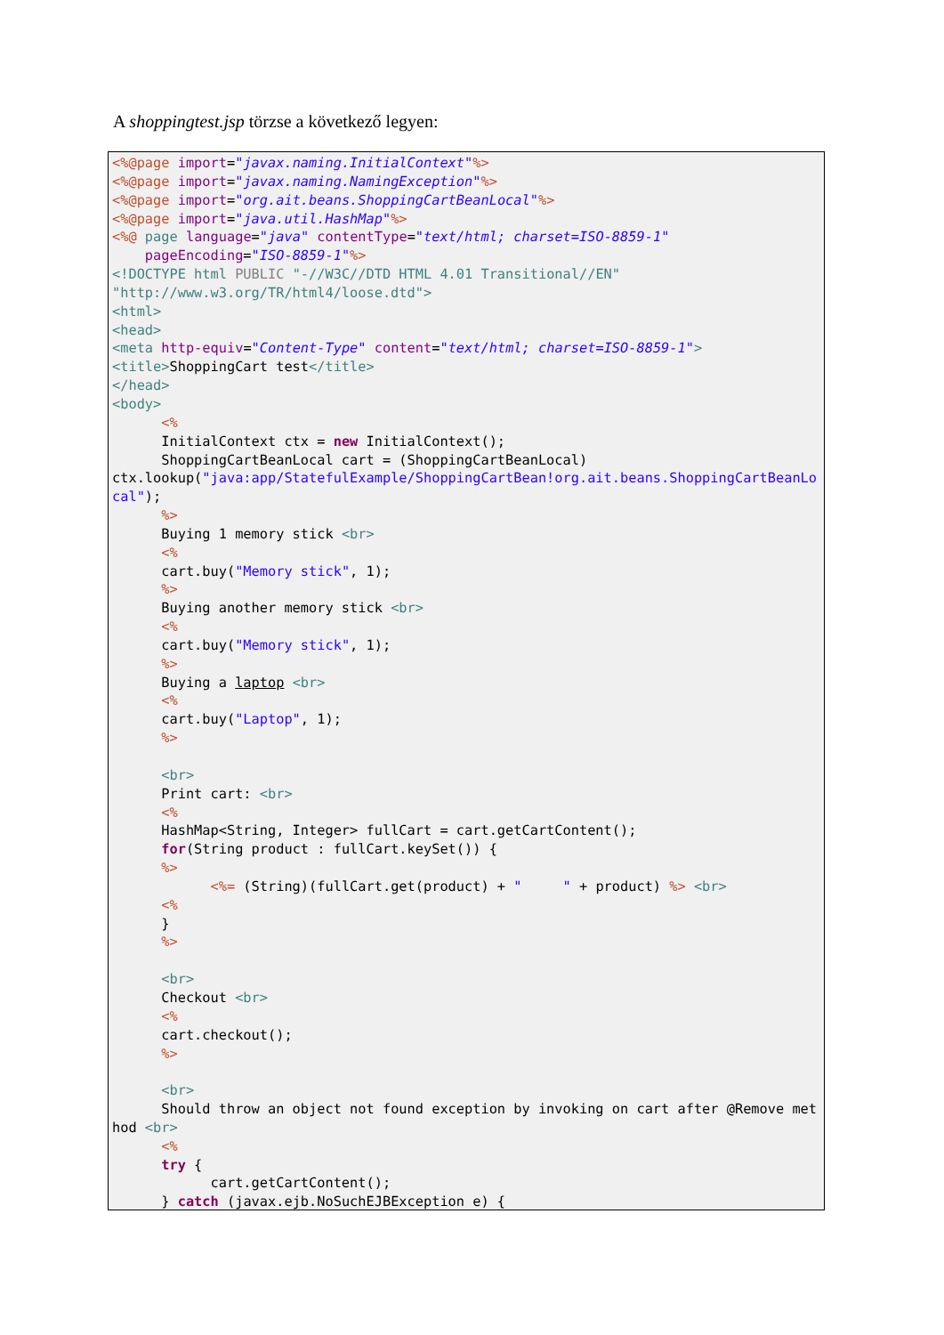A shoppingtest.jsp törzse a következő legyen:
<%@page import="javax.naming.InitialContext"%> <%@page import="javax.naming.NamingException"%> <%@page import="org.ait.beans.ShoppingCartBeanLocal"%> <%@page import="java.util.HashMap"%> <%@ page language="java" contentType="text/html; charset=ISO-8859-1" pageEncoding="ISO-8859-1"%> <!DOCTYPE html PUBLIC "-//W3C//DTD HTML 4.01 Transitional//EN" "http://www.w3.org/TR/html4/loose.dtd"> <html> <head> <meta http-equiv="Content-Type" content="text/html; charset=ISO-8859-1"> <title>ShoppingCart test</title> </head> <body> <% InitialContext ctx = new InitialContext(); ShoppingCartBeanLocal cart = (ShoppingCartBeanLocal) ctx.lookup("java:app/StatefulExample/ShoppingCartBean!org.ait.beans.ShoppingCartBeanLocal"); %> Buying 1 memory stick <br> <% cart.buy("Memory stick", 1); %> Buying another memory stick <br> <% cart.buy("Memory stick", 1); %> Buying a laptop <br> <% cart.buy("Laptop", 1); %> <br> Print cart: <br> <% HashMap<String, Integer> fullCart = cart.getCartContent(); for(String product : fullCart.keySet()) { %> <%= (String)(fullCart.get(product) + " " + product) %> <br> <% } %> <br> Checkout <br> <% cart.checkout(); %> <br> Should throw an object not found exception by invoking on cart after @Remove method <br> <% try { cart.getCartContent(); } catch (javax.ejb.NoSuchEJBException e) {